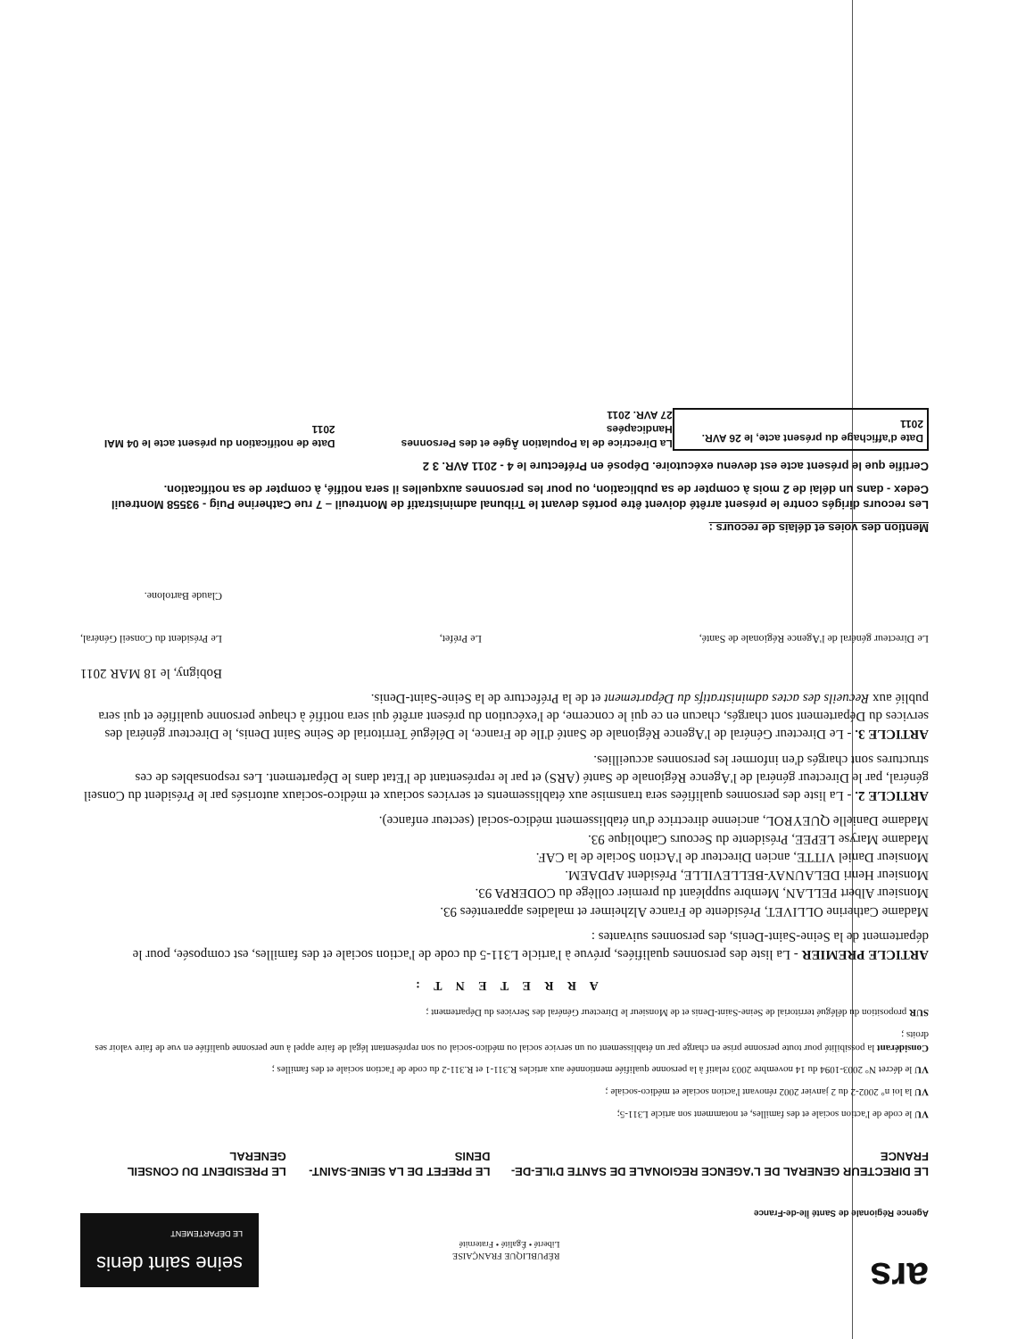ars
Agence Régionale de Santé Île-de-France
RÉPUBLIQUE FRANÇAISE
Liberté • Égalité • Fraternité
seine saint denis
LE DÉPARTEMENT
LE DIRECTEUR GENERAL DE L'AGENCE REGIONALE DE SANTE D'ILE-DE-FRANCE
LE PREFET DE LA SEINE-SAINT-DENIS
LE PRESIDENT DU CONSEIL GENERAL
VU le code de l'action sociale et des familles, et notamment son article L311-5;
VU la loi n° 2002-2 du 2 janvier 2002 rénovant l'action sociale et médico-sociale ;
VU le décret N° 2003-1094 du 14 novembre 2003 relatif à la personne qualifiée mentionnée aux articles R.311-1 et R.311-2 du code de l'action sociale et des familles ;
Considérant la possibilité pour toute personne prise en charge par un établissement ou un service social ou médico-social ou son représentant légal de faire appel à une personne qualifiée en vue de faire valoir ses droits ;
SUR proposition du délégué territorial de Seine-Saint-Denis et de Monsieur le Directeur Général des Services du Département ;
A R R E T E N T :
ARTICLE PREMIER - La liste des personnes qualifiées, prévue à l'article L311-5 du code de l'action sociale et des familles, est composée, pour le département de la Seine-Saint-Denis, des personnes suivantes :
Madame Catherine OLLIVET, Présidente de France Alzheimer et maladies apparentées 93.
Monsieur Albert PELLAN, Membre suppléant du premier collège du CODERPA 93.
Monsieur Henri DELAUNAY-BELLEVILLE, Président APDAEM.
Monsieur Daniel VITTE, ancien Directeur de l'Action Sociale de la CAF.
Madame Maryse LEPEE, Présidente du Secours Catholique 93.
Madame Danielle QUEYROL, ancienne directrice d'un établissement médico-social (secteur enfance).
ARTICLE 2. - La liste des personnes qualifiées sera transmise aux établissements et services sociaux et médico-sociaux autorisés par le Président du Conseil général, par le Directeur général de l'Agence Régionale de Santé (ARS) et par le représentant de l'Etat dans le Département. Les responsables de ces structures sont chargés d'en informer les personnes accueillies.
ARTICLE 3. - Le Directeur Général de l'Agence Régionale de Santé d'Ile de France, le Délégué Territorial de Seine Saint Denis, le Directeur général des services du Département sont chargés, chacun en ce qui le concerne, de l'exécution du présent arrêté qui sera notifié à chaque personne qualifiée et qui sera publié aux Recueils des actes administratifs du Département et de la Préfecture de la Seine-Saint-Denis.
Bobigny, le 18 MAR 2011
Le Directeur général de l'Agence Régionale de Santé,
Le Préfet,
Le Président du Conseil Général,
Claude Bartolone.
Mention des voies et délais de recours :
Les recours dirigés contre le présent arrêté doivent être portés devant le Tribunal administratif de Montreuil – 7 rue Catherine Puig - 93558 Montreuil Cedex - dans un délai de 2 mois à compter de sa publication, ou pour les personnes auxquelles il sera notifié, à compter de sa notification.
Certifie que le présent acte est devenu exécutoire. Déposé en Préfecture le 4 - 2011 AVR. 3 2
Date d'affichage du présent acte, le 26 AVR. 2011
La Directrice de la Population Âgée et des Personnes Handicapées
27 AVR. 2011
Date de notification du présent acte le 04 MAI 2011